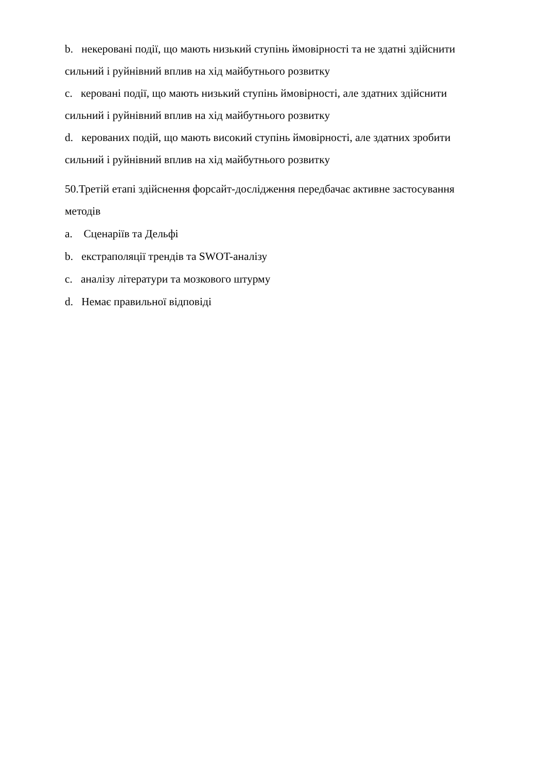b. некеровані події, що мають низький ступінь ймовірності та не здатні здійснити сильний і руйнівний вплив на хід майбутнього розвитку
c. керовані події, що мають низький ступінь ймовірності, але здатних здійснити сильний і руйнівний вплив на хід майбутнього розвитку
d. керованих подій, що мають високий ступінь ймовірності, але здатних зробити сильний і руйнівний вплив на хід майбутнього розвитку
50.Третій етапі здійснення форсайт-дослідження передбачає активне застосування методів
a. Сценаріїв та Дельфі
b. екстраполяції трендів та SWOT-аналізу
c. аналізу літератури та мозкового штурму
d. Немає правильної відповіді